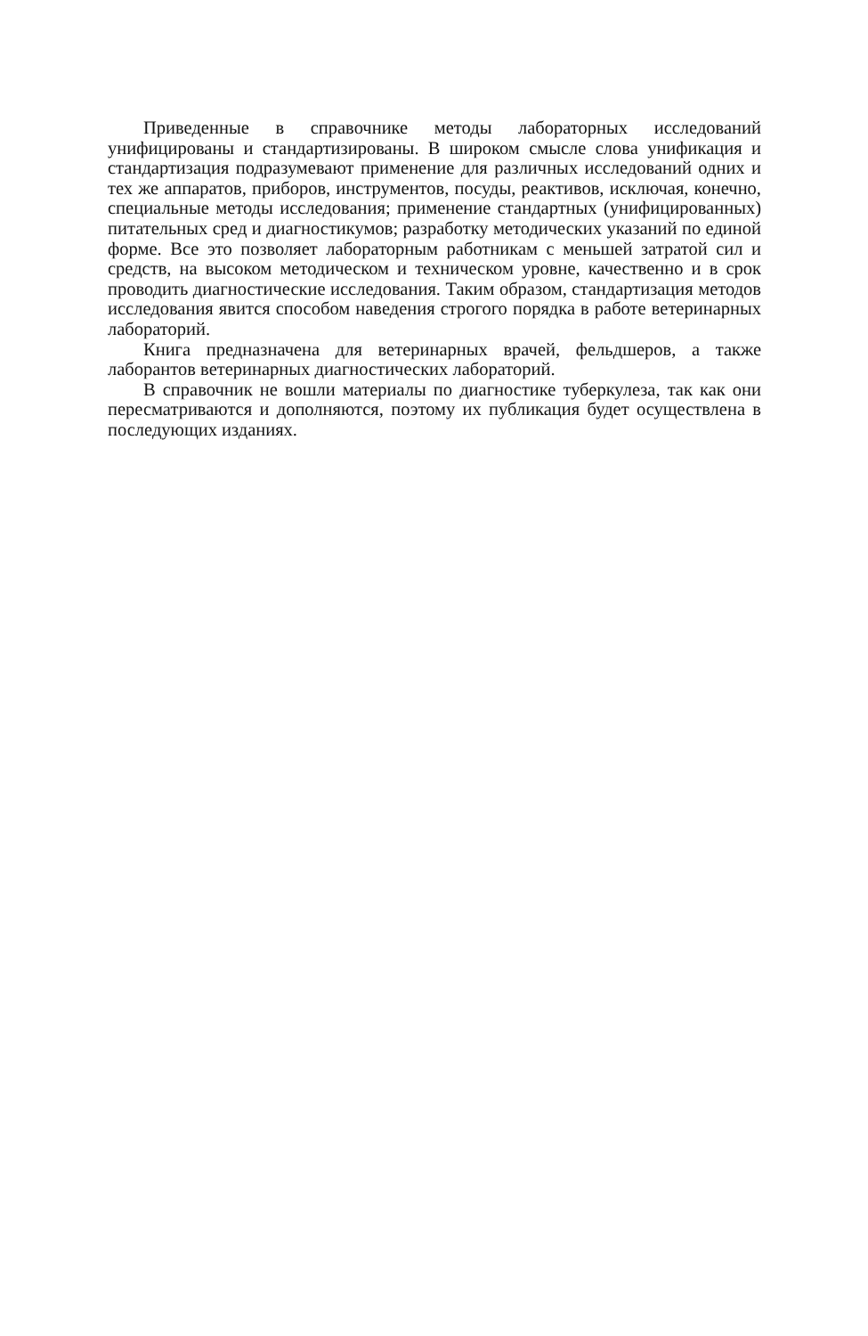Приведенные в справочнике методы лабораторных исследований унифицированы и стандартизированы. В широком смысле слова унификация и стандартизация подразумевают применение для различных исследований одних и тех же аппаратов, приборов, инструментов, посуды, реактивов, исключая, конечно, специальные методы исследования; применение стандартных (унифицированных) питательных сред и диагностикумов; разработку методических указаний по единой форме. Все это позволяет лабораторным работникам с меньшей затратой сил и средств, на высоком методическом и техническом уровне, качественно и в срок проводить диагностические исследования. Таким образом, стандартизация методов исследования явится способом наведения строгого порядка в работе ветеринарных лабораторий.
Книга предназначена для ветеринарных врачей, фельдшеров, а также лаборантов ветеринарных диагностических лабораторий.
В справочник не вошли материалы по диагностике туберкулеза, так как они пересматриваются и дополняются, поэтому их публикация будет осуществлена в последующих изданиях.